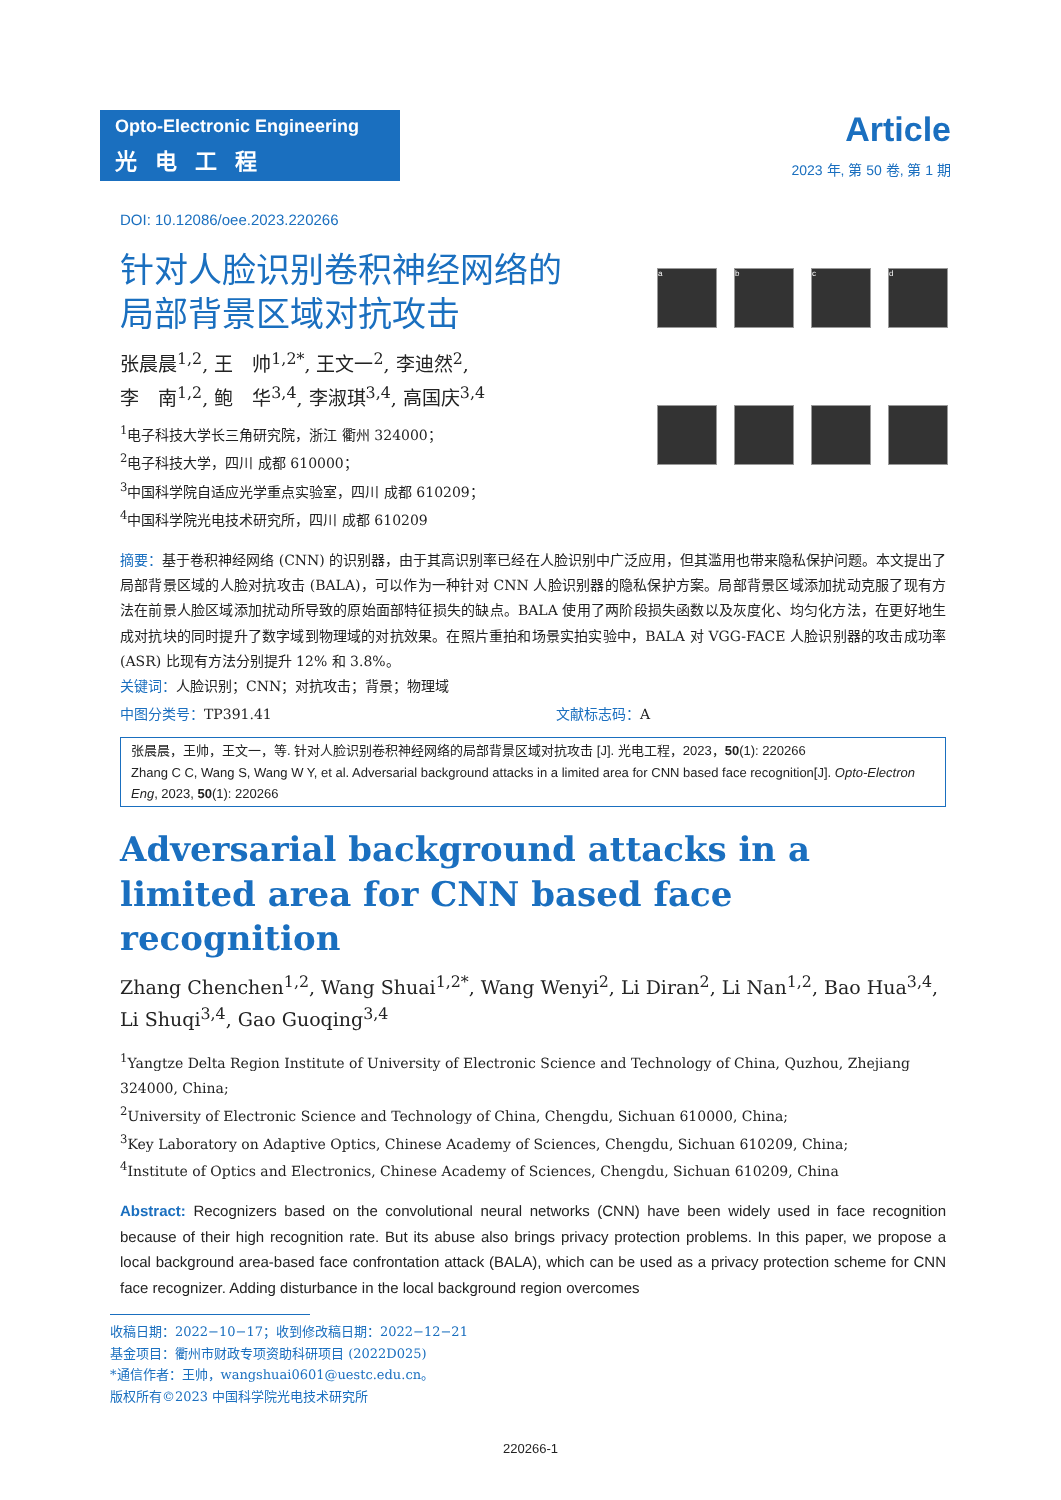Opto-Electronic Engineering
光电工程
Article
2023 年, 第 50 卷, 第 1 期
DOI: 10.12086/oee.2023.220266
针对人脸识别卷积神经网络的
局部背景区域对抗攻击
张晨晨<sup>1,2</sup>, 王　帅<sup>1,2*</sup>, 王文一<sup>2</sup>, 李迪然<sup>2</sup>,
李　南<sup>1,2</sup>, 鲍　华<sup>3,4</sup>, 李淑琪<sup>3,4</sup>, 高国庆<sup>3,4</sup>
<sup>1</sup> 电子科技大学长三角研究院，浙江 衢州 324000；
<sup>2</sup> 电子科技大学，四川 成都 610000；
<sup>3</sup> 中国科学院自适应光学重点实验室，四川 成都 610209；
<sup>4</sup> 中国科学院光电技术研究所，四川 成都 610209
a
b
c
d
摘要：基于卷积神经网络 (CNN) 的识别器，由于其高识别率已经在人脸识别中广泛应用，但其滥用也带来隐私保护问题。本文提出了局部背景区域的人脸对抗攻击 (BALA)，可以作为一种针对 CNN 人脸识别器的隐私保护方案。局部背景区域添加扰动克服了现有方法在前景人脸区域添加扰动所导致的原始面部特征损失的缺点。BALA 使用了两阶段损失函数以及灰度化、均匀化方法，在更好地生成对抗块的同时提升了数字域到物理域的对抗效果。在照片重拍和场景实拍实验中，BALA 对 VGG-FACE 人脸识别器的攻击成功率 (ASR) 比现有方法分别提升 12% 和 3.8%。
关键词：人脸识别；CNN；对抗攻击；背景；物理域
中图分类号：TP391.41 文献标志码：A
张晨晨，王帅，王文一，等. 针对人脸识别卷积神经网络的局部背景区域对抗攻击 [J]. 光电工程，2023，50(1): 220266
Zhang C C, Wang S, Wang W Y, et al. Adversarial background attacks in a limited area for CNN based face recognition[J]. Opto-Electron Eng, 2023, 50(1): 220266
Adversarial background attacks in a limited area for CNN based face recognition
Zhang Chenchen<sup>1,2</sup>, Wang Shuai<sup>1,2*</sup>, Wang Wenyi<sup>2</sup>, Li Diran<sup>2</sup>, Li Nan<sup>1,2</sup>, Bao Hua<sup>3,4</sup>, Li Shuqi<sup>3,4</sup>, Gao Guoqing<sup>3,4</sup>
<sup>1</sup> Yangtze Delta Region Institute of University of Electronic Science and Technology of China, Quzhou, Zhejiang 324000, China;
<sup>2</sup> University of Electronic Science and Technology of China, Chengdu, Sichuan 610000, China;
<sup>3</sup> Key Laboratory on Adaptive Optics, Chinese Academy of Sciences, Chengdu, Sichuan 610209, China;
<sup>4</sup> Institute of Optics and Electronics, Chinese Academy of Sciences, Chengdu, Sichuan 610209, China
Abstract: Recognizers based on the convolutional neural networks (CNN) have been widely used in face recognition because of their high recognition rate. But its abuse also brings privacy protection problems. In this paper, we propose a local background area-based face confrontation attack (BALA), which can be used as a privacy protection scheme for CNN face recognizer. Adding disturbance in the local background region overcomes
收稿日期：2022−10−17；收到修改稿日期：2022−12−21
基金项目：衢州市财政专项资助科研项目 (2022D025)
*通信作者：王帅，wangshuai0601@uestc.edu.cn。
版权所有©2023 中国科学院光电技术研究所
220266-1